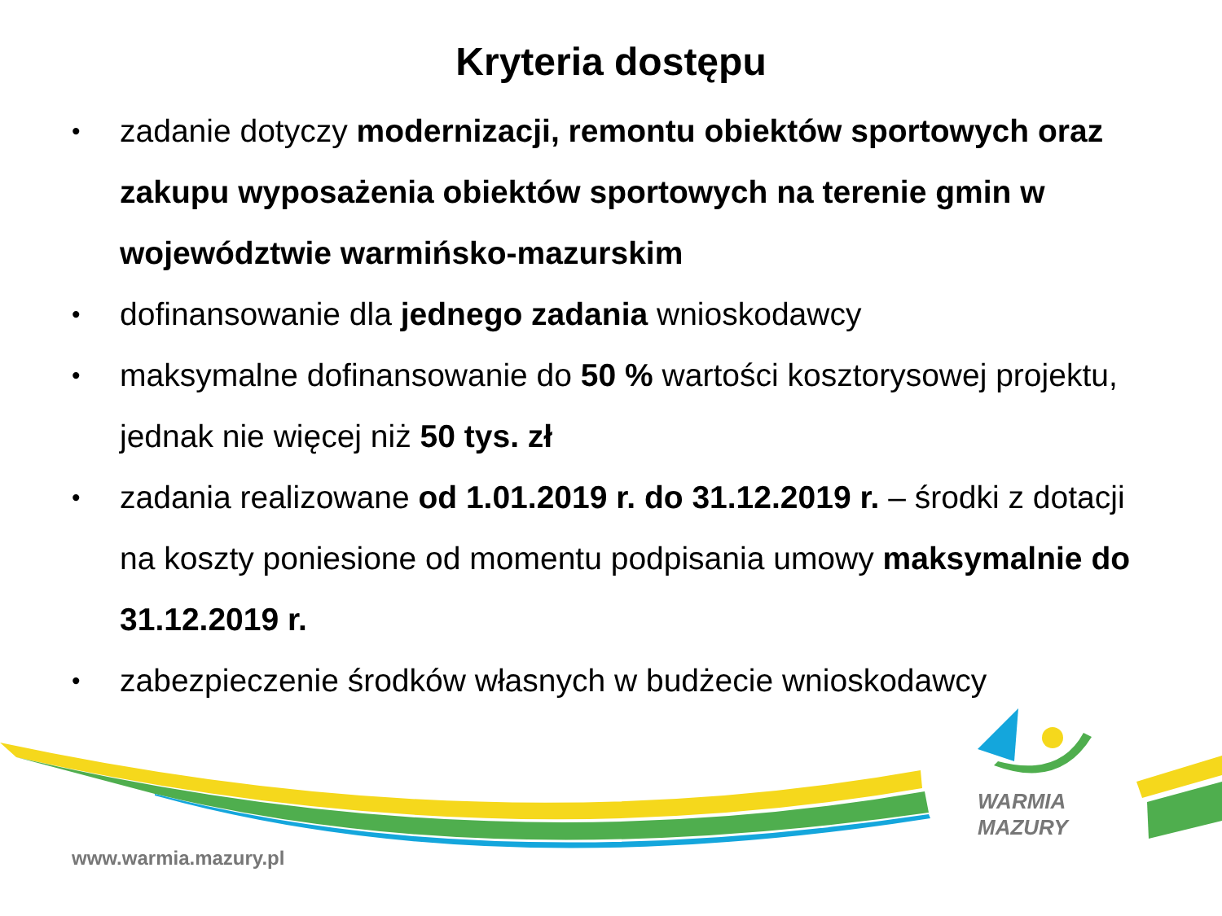Kryteria dostępu
• zadanie dotyczy modernizacji, remontu obiektów sportowych oraz zakupu wyposażenia obiektów sportowych na terenie gmin w województwie warmińsko-mazurskim
• dofinansowanie dla jednego zadania wnioskodawcy
• maksymalne dofinansowanie do 50 % wartości kosztorysowej projektu, jednak nie więcej niż 50 tys. zł
• zadania realizowane od 1.01.2019 r. do 31.12.2019 r. – środki z dotacji na koszty poniesione od momentu podpisania umowy maksymalnie do 31.12.2019 r.
• zabezpieczenie środków własnych w budżecie wnioskodawcy
WARMIA
MAZURY
www.warmia.mazury.pl